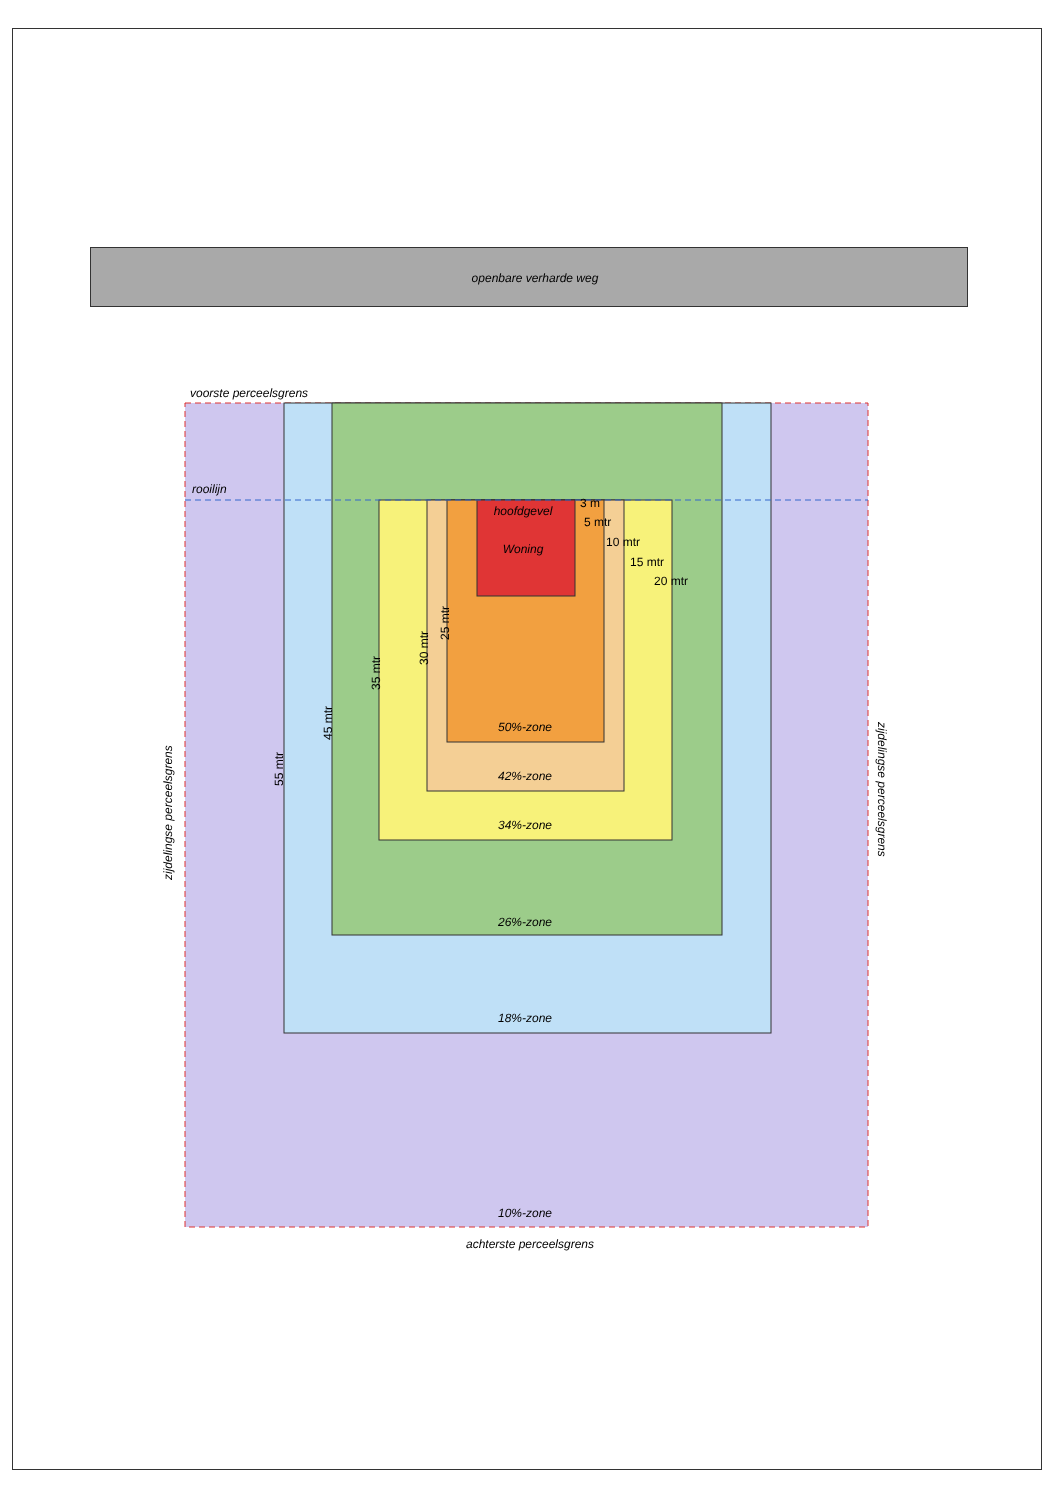openbare verharde weg
voorste perceelsgrens
rooilijn
hoofdgevel
Woning
3 m
5 mtr
10 mtr
15 mtr
20 mtr
50%-zone
42%-zone
34%-zone
26%-zone
18%-zone
10%-zone
25 mtr
30 mtr
35 mtr
45 mtr
55 mtr
zijdelingse perceelsgrens
zijdelingse perceelsgrens
achterste perceelsgrens